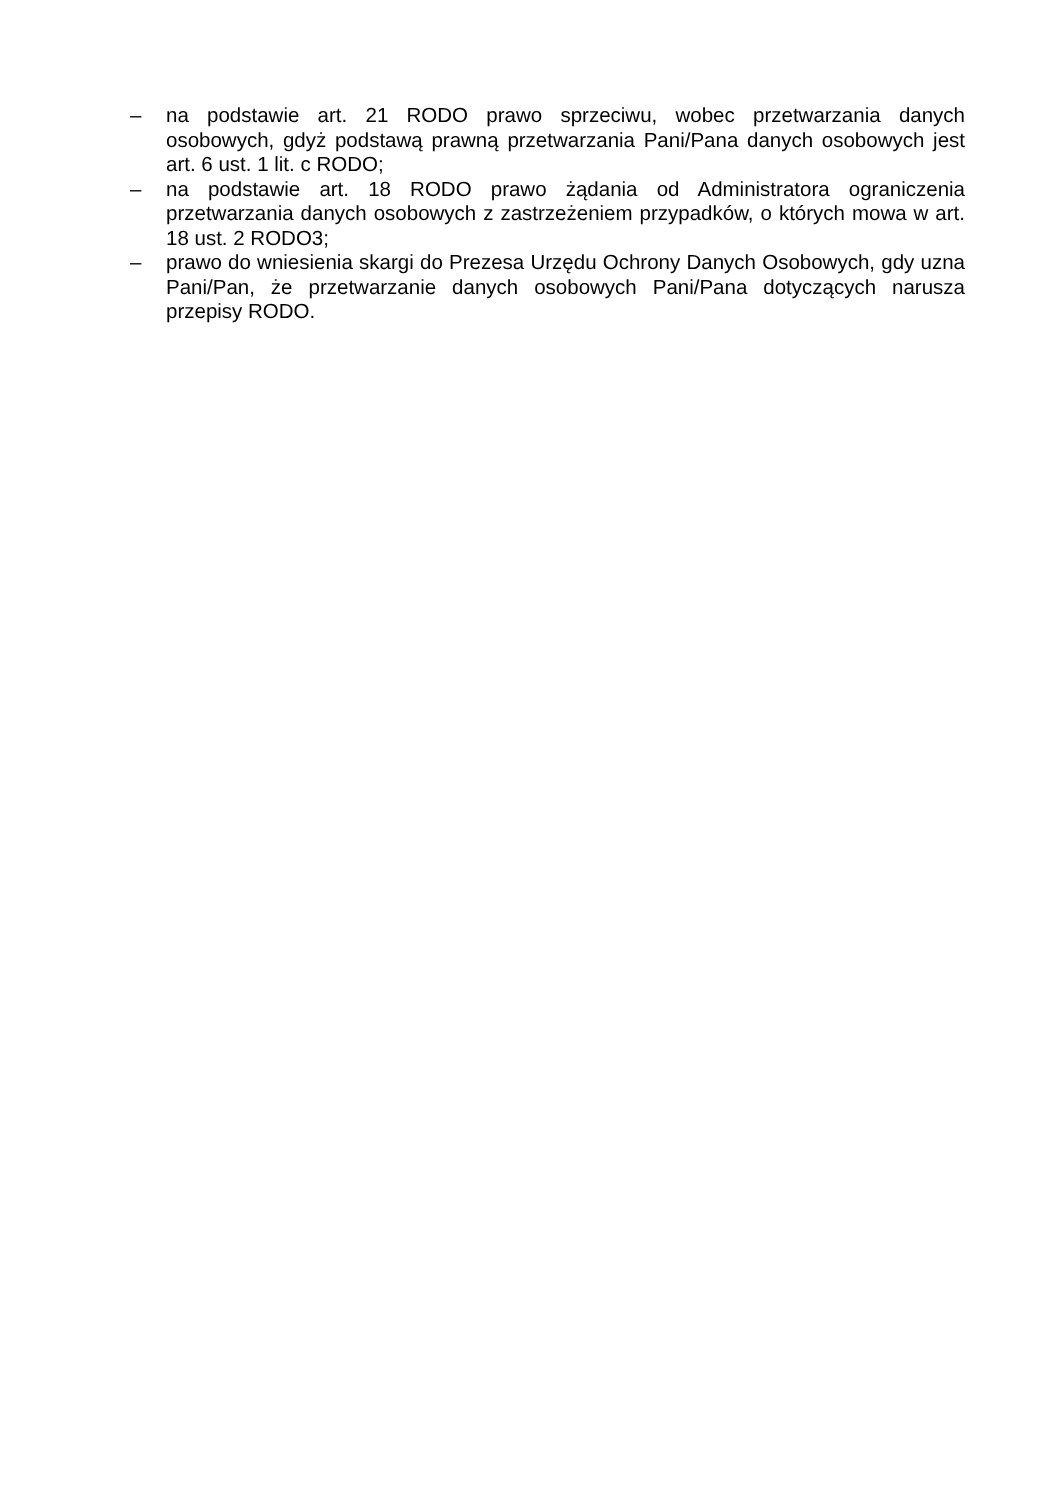– na podstawie art. 21 RODO prawo sprzeciwu, wobec przetwarzania danych osobowych, gdyż podstawą prawną przetwarzania Pani/Pana danych osobowych jest art. 6 ust. 1 lit. c RODO;
– na podstawie art. 18 RODO prawo żądania od Administratora ograniczenia przetwarzania danych osobowych z zastrzeżeniem przypadków, o których mowa w art. 18 ust. 2 RODO3;
– prawo do wniesienia skargi do Prezesa Urzędu Ochrony Danych Osobowych, gdy uzna Pani/Pan, że przetwarzanie danych osobowych Pani/Pana dotyczących narusza przepisy RODO.